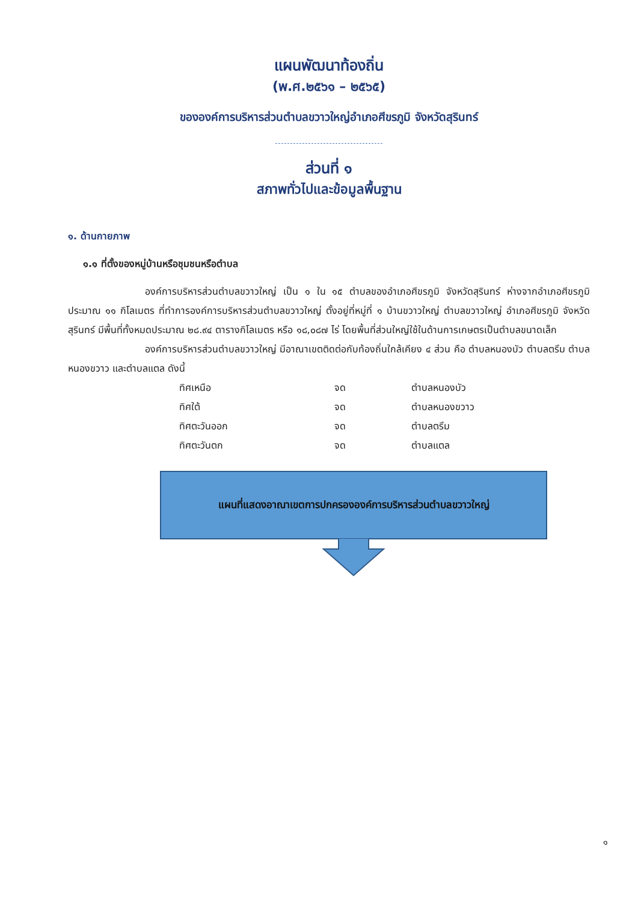แผนพัฒนาท้องถิ่น
(พ.ศ.๒๕๖๑ – ๒๕๖๕)
ขององค์การบริหารส่วนตำบลขวาวใหญ่อำเภอศีขรภูมิ จังหวัดสุรินทร์
ส่วนที่ ๑
สภาพทั่วไปและข้อมูลพื้นฐาน
๑. ด้านกายภาพ
๑.๑ ที่ตั้งของหมู่บ้านหรือชุมชนหรือตำบล
องค์การบริหารส่วนตำบลขวาวใหญ่ เป็น ๑ ใน ๑๕ ตำบลของอำเภอศีขรภูมิ จังหวัดสุรินทร์ ห่างจากอำเภอศีขรภูมิประมาณ ๑๑ กิโลเมตร ที่ทำการองค์การบริหารส่วนตำบลขวาวใหญ่ ตั้งอยู่ที่หมู่ที่ ๑ บ้านขวาวใหญ่ ตำบลขวาวใหญ่ อำเภอศีขรภูมิ จังหวัดสุรินทร์ มีพื้นที่ทั้งหมดประมาณ ๒๘.๙๔ ตารางกิโลเมตร หรือ ๑๘,๐๘๗ ไร่ โดยพื้นที่ส่วนใหญ่ใช้ในด้านการเกษตรเป็นตำบลขนาดเล็ก
องค์การบริหารส่วนตำบลขวาวใหญ่ มีอาณาเขตติดต่อกับท้องถิ่นใกล้เคียง ๔ ส่วน คือ ตำบลหนองบัว ตำบลตรึม ตำบลหนองขวาว และตำบลแตล ดังนี้
| ทิศเหนือ | จด | ตำบลหนองบัว |
| ทิศใต้ | จด | ตำบลหนองขวาว |
| ทิศตะวันออก | จด | ตำบลตรึม |
| ทิศตะวันตก | จด | ตำบลแตล |
แผนที่แสดงอาณาเขตการปกครององค์การบริหารส่วนตำบลขวาวใหญ่
๑